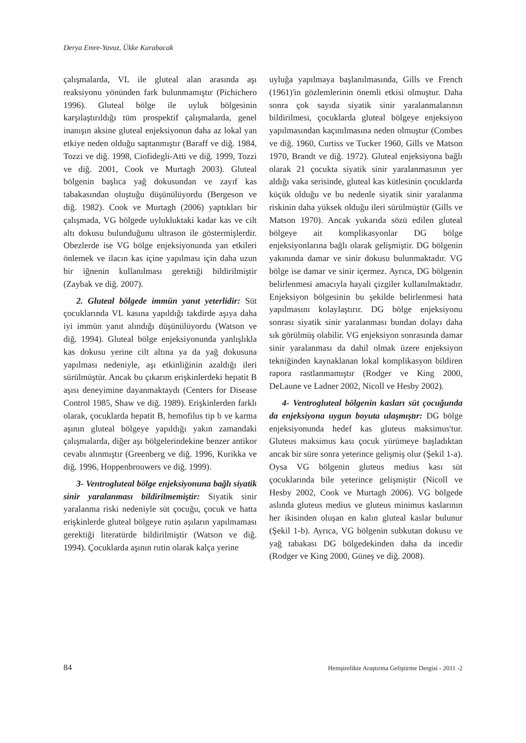Derya Emre-Yavuz, Ükke Karabacak
çalışmalarda, VL ile gluteal alan arasında aşı reaksiyonu yönünden fark bulunmamıştır (Pichichero 1996). Gluteal bölge ile uyluk bölgesinin karşılaştırıldığı tüm prospektif çalışmalarda, genel inanışın aksine gluteal enjeksiyonun daha az lokal yan etkiye neden olduğu saptanmıştır (Baraff ve diğ. 1984, Tozzi ve diğ. 1998, Ciofidegli-Atti ve diğ. 1999, Tozzi ve diğ. 2001, Cook ve Murtagh 2003). Gluteal bölgenin başlıca yağ dokusundan ve zayıf kas tabakasından oluştuğu düşünülüyordu (Bergeson ve diğ. 1982). Cook ve Murtagh (2006) yaptıkları bir çalışmada, VG bölgede uylukluktaki kadar kas ve cilt altı dokusu bulunduğunu ultrason ile göstermişlerdir. Obezlerde ise VG bölge enjeksiyonunda yan etkileri önlemek ve ilacın kas içine yapılması için daha uzun bir iğnenin kullanılması gerektiği bildirilmiştir (Zaybak ve diğ. 2007).
2. Gluteal bölgede immün yanıt yeterlidir: Süt çocuklarında VL kasına yapıldığı takdirde aşıya daha iyi immün yanıt alındığı düşünülüyordu (Watson ve diğ. 1994). Gluteal bölge enjeksiyonunda yanlışlıkla kas dokusu yerine cilt altına ya da yağ dokusuna yapılması nedeniyle, aşı etkinliğinin azaldığı ileri sürülmüştür. Ancak bu çıkarım erişkinlerdeki hepatit B aşısı deneyimine dayanmaktaydı (Centers for Disease Control 1985, Shaw ve diğ. 1989). Erişkinlerden farklı olarak, çocuklarda hepatit B, hemofilus tip b ve karma aşının gluteal bölgeye yapıldığı yakın zamandaki çalışmalarda, diğer aşı bölgelerindekine benzer antikor cevabı alınmıştır (Greenberg ve diğ. 1996, Kurikka ve diğ. 1996, Hoppenbrouwers ve diğ. 1999).
3- Ventrogluteal bölge enjeksiyonuna bağlı siyatik sinir yaralanması bildirilmemiştir: Siyatik sinir yaralanma riski nedeniyle süt çocuğu, çocuk ve hatta erişkinlerde gluteal bölgeye rutin aşıların yapılmaması gerektiği literatürde bildirilmiştir (Watson ve diğ. 1994). Çocuklarda aşının rutin olarak kalça yerine
uyluğa yapılmaya başlanılmasında, Gills ve French (1961)'in gözlemlerinin önemli etkisi olmuştur. Daha sonra çok sayıda siyatik sinir yaralanmalarının bildirilmesi, çocuklarda gluteal bölgeye enjeksiyon yapılmasından kaçınılmasına neden olmuştur (Combes ve diğ. 1960, Curtiss ve Tucker 1960, Gills ve Matson 1970, Brandt ve diğ. 1972). Gluteal enjeksiyona bağlı olarak 21 çocukta siyatik sinir yaralanmasının yer aldığı vaka serisinde, gluteal kas kütlesinin çocuklarda küçük olduğu ve bu nedenle siyatik sinir yaralanma riskinin daha yüksek olduğu ileri sürülmüştür (Gills ve Matson 1970). Ancak yukarıda sözü edilen gluteal bölgeye ait komplikasyonlar DG bölge enjeksiyonlarına bağlı olarak gelişmiştir. DG bölgenin yakınında damar ve sinir dokusu bulunmaktadır. VG bölge ise damar ve sinir içermez. Ayrıca, DG bölgenin belirlenmesi amacıyla hayali çizgiler kullanılmaktadır. Enjeksiyon bölgesinin bu şekilde belirlenmesi hata yapılmasını kolaylaştırır. DG bölge enjeksiyonu sonrası siyatik sinir yaralanması bundan dolayı daha sık görülmüş olabilir. VG enjeksiyon sonrasında damar sinir yaralanması da dahil olmak üzere enjeksiyon tekniğinden kaynaklanan lokal komplikasyon bildiren rapora rastlanmamıştır (Rodger ve King 2000, DeLaune ve Ladner 2002, Nicoll ve Hesby 2002).
4- Ventrogluteal bölgenin kasları süt çocuğunda da enjeksiyona uygun boyuta ulaşmıştır: DG bölge enjeksiyonunda hedef kas gluteus maksimus'tur. Gluteus maksimus kası çocuk yürümeye başladıktan ancak bir süre sonra yeterince gelişmiş olur (Şekil 1-a). Oysa VG bölgenin gluteus medius kası süt çocuklarında bile yeterince gelişmiştir (Nicoll ve Hesby 2002, Cook ve Murtagh 2006). VG bölgede aslında gluteus medius ve gluteus minimus kaslarının her ikisinden oluşan en kalın gluteal kaslar bulunur (Şekil 1-b). Ayrıca, VG bölgenin subkutan dokusu ve yağ tabakası DG bölgedekinden daha da incedir (Rodger ve King 2000, Güneş ve diğ. 2008).
84 Hemşirelikte Araştırma Geliştirme Dergisi - 2011 -2